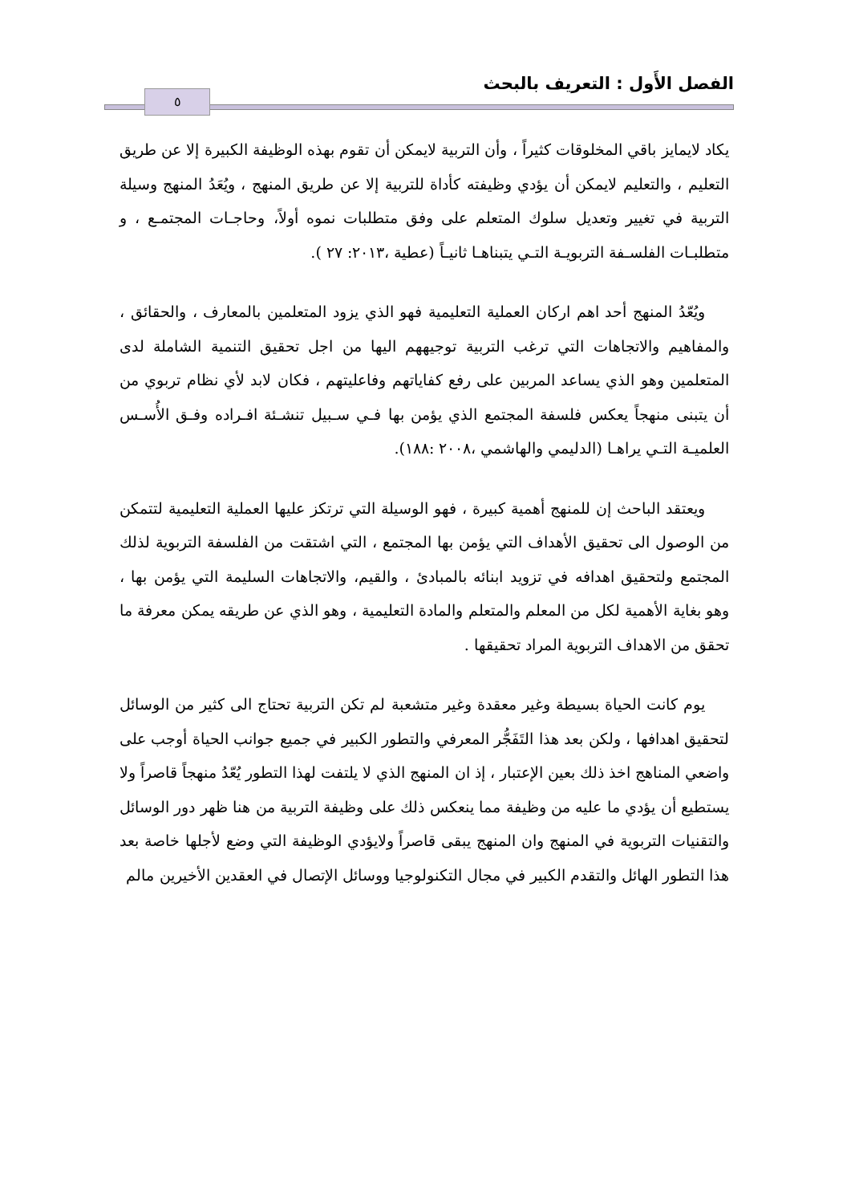الفصل الأَول : التعريف بالبحث
٥
يكاد لايمايز باقي المخلوقات كثيراً ، وأن التربية لايمكن أن تقوم بهذه الوظيفة الكبيرة إلا عن طريق التعليم ، والتعليم لايمكن أن يؤدي وظيفته كأداة للتربية إلا عن طريق المنهج ، ويُعَدُ المنهج وسيلة التربية في تغيير وتعديل سلوك المتعلم على وفق متطلبات نموه أولاً، وحاجـات المجتمـع ، و متطلبـات الفلسـفة التربويـة التـي يتبناهـا ثانيـاً (عطية ،٢٠١٣: ٢٧ ).
ويُعّدُ المنهج أحد اهم اركان العملية التعليمية فهو الذي يزود المتعلمين بالمعارف ، والحقائق ، والمفاهيم والاتجاهات التي ترغب التربية توجيههم اليها من اجل تحقيق التنمية الشاملة لدى المتعلمين وهو الذي يساعد المربين على رفع كفاياتهم وفاعليتهم ، فكان لابد لأي نظام تربوي من أن يتبنى منهجاً يعكس فلسفة المجتمع الذي يؤمن بها فـي سـبيل تنشـئة افـراده وفـق الأُسـس العلميـة التـي يراهـا (الدليمي والهاشمي ،٢٠٠٨ :١٨٨).
ويعتقد الباحث إن للمنهج أهمية كبيرة ، فهو الوسيلة التي ترتكز عليها العملية التعليمية لتتمكن من الوصول الى تحقيق الأهداف التي يؤمن بها المجتمع ، التي اشتقت من الفلسفة التربوية لذلك المجتمع ولتحقيق اهدافه في تزويد ابنائه بالمبادئ ، والقيم، والاتجاهات السليمة التي يؤمن بها ، وهو بغاية الأهمية لكل من المعلم والمتعلم والمادة التعليمية ، وهو الذي عن طريقه يمكن معرفة ما تحقق من الاهداف التربوية المراد تحقيقها .
يوم كانت الحياة بسيطة وغير معقدة وغير متشعبة لم تكن التربية تحتاج الى كثير من الوسائل لتحقيق اهدافها ، ولكن بعد هذا التَفَجُّر المعرفي والتطور الكبير في جميع جوانب الحياة أوجب على واضعي المناهج اخذ ذلك بعين الإعتبار ، إذ ان المنهج الذي لا يلتفت لهذا التطور يُعّدُ منهجاً قاصراً ولا يستطيع أن يؤدي ما عليه من وظيفة مما ينعكس ذلك على وظيفة التربية من هنا ظهر دور الوسائل والتقنيات التربوية في المنهج وان المنهج يبقى قاصراً ولايؤدي الوظيفة التي وضع لأجلها خاصة بعد هذا التطور الهائل والتقدم الكبير في مجال التكنولوجيا ووسائل الإتصال في العقدين الأخيرين مالم